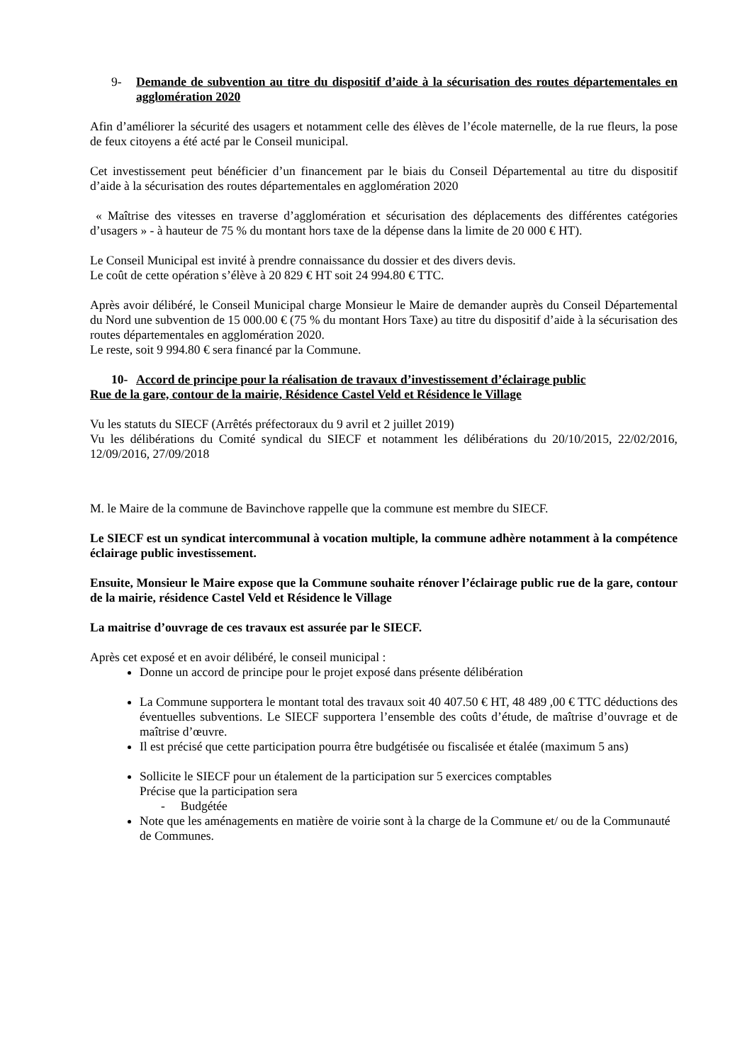9- Demande de subvention au titre du dispositif d’aide à la sécurisation des routes départementales en agglomération 2020
Afin d’améliorer la sécurité des usagers et notamment celle des élèves de l’école maternelle, de la rue fleurs, la pose de feux citoyens a été acté par le Conseil municipal.
Cet investissement peut bénéficier d’un financement par le biais du Conseil Départemental au titre du dispositif d’aide à la sécurisation des routes départementales en agglomération 2020
« Maîtrise des vitesses en traverse d’agglomération et sécurisation des déplacements des différentes catégories d’usagers » - à hauteur de 75 % du montant hors taxe de la dépense dans la limite de 20 000 € HT).
Le Conseil Municipal est invité à prendre connaissance du dossier et des divers devis.
Le coût de cette opération s’élève à 20 829 € HT soit 24 994.80 € TTC.
Après avoir délibéré, le Conseil Municipal charge Monsieur le Maire de demander auprès du Conseil Départemental du Nord une subvention de 15 000.00 € (75 % du montant Hors Taxe) au titre du dispositif d’aide à la sécurisation des routes départementales en agglomération 2020.
Le reste, soit 9 994.80 € sera financé par la Commune.
10- Accord de principe pour la réalisation de travaux d’investissement d’éclairage public
Rue de la gare, contour de la mairie, Résidence Castel Veld et Résidence le Village
Vu les statuts du SIECF (Arrêtés préfectoraux du 9 avril et 2 juillet 2019)
Vu les délibérations du Comité syndical du SIECF et notamment les délibérations du 20/10/2015, 22/02/2016, 12/09/2016, 27/09/2018
M. le Maire de la commune de Bavinchove rappelle que la commune est membre du SIECF.
Le SIECF est un syndicat intercommunal à vocation multiple, la commune adhère notamment à la compétence éclairage public investissement.
Ensuite, Monsieur le Maire expose que la Commune souhaite rénover l’éclairage public rue de la gare, contour de la mairie, résidence Castel Veld et Résidence le Village
La maitrise d’ouvrage de ces travaux est assurée par le SIECF.
Après cet exposé et en avoir délibéré, le conseil municipal :
Donne un accord de principe pour le projet exposé dans présente délibération
La Commune supportera le montant total des travaux soit 40 407.50 € HT, 48 489 ,00 € TTC déductions des éventuelles subventions. Le SIECF supportera l’ensemble des coûts d’étude, de maîtrise d’ouvrage et de maîtrise d’œuvre.
Il est précisé que cette participation pourra être budgétisée ou fiscalisée et étalée (maximum 5 ans)
Sollicite le SIECF pour un étalement de la participation sur 5 exercices comptables
Précise que la participation sera
- Budgétée
Note que les aménagements en matière de voirie sont à la charge de la Commune et/ ou de la Communauté de Communes.